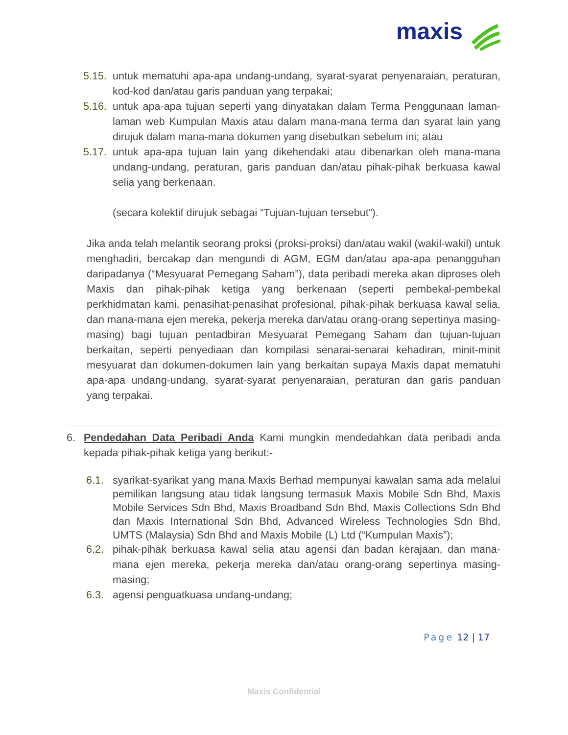maxis
5.15.
untuk mematuhi apa-apa undang-undang, syarat-syarat penyenaraian, peraturan, kod-kod dan/atau garis panduan yang terpakai;
5.16.
untuk apa-apa tujuan seperti yang dinyatakan dalam Terma Penggunaan laman-laman web Kumpulan Maxis atau dalam mana-mana terma dan syarat lain yang dirujuk dalam mana-mana dokumen yang disebutkan sebelum ini; atau
5.17.
untuk apa-apa tujuan lain yang dikehendaki atau dibenarkan oleh mana-mana undang-undang, peraturan, garis panduan dan/atau pihak-pihak berkuasa kawal selia yang berkenaan.
(secara kolektif dirujuk sebagai “Tujuan-tujuan tersebut”).
Jika anda telah melantik seorang proksi (proksi-proksi) dan/atau wakil (wakil-wakil) untuk menghadiri, bercakap dan mengundi di AGM, EGM dan/atau apa-apa penangguhan daripadanya (“Mesyuarat Pemegang Saham”), data peribadi mereka akan diproses oleh Maxis dan pihak-pihak ketiga yang berkenaan (seperti pembekal-pembekal perkhidmatan kami, penasihat-penasihat profesional, pihak-pihak berkuasa kawal selia, dan mana-mana ejen mereka, pekerja mereka dan/atau orang-orang sepertinya masing-masing) bagi tujuan pentadbiran Mesyuarat Pemegang Saham dan tujuan-tujuan berkaitan, seperti penyediaan dan kompilasi senarai-senarai kehadiran, minit-minit mesyuarat dan dokumen-dokumen lain yang berkaitan supaya Maxis dapat mematuhi apa-apa undang-undang, syarat-syarat penyenaraian, peraturan dan garis panduan yang terpakai.
6. Pendedahan Data Peribadi Anda Kami mungkin mendedahkan data peribadi anda kepada pihak-pihak ketiga yang berikut:-
6.1. syarikat-syarikat yang mana Maxis Berhad mempunyai kawalan sama ada melalui pemilikan langsung atau tidak langsung termasuk Maxis Mobile Sdn Bhd, Maxis Mobile Services Sdn Bhd, Maxis Broadband Sdn Bhd, Maxis Collections Sdn Bhd dan Maxis International Sdn Bhd, Advanced Wireless Technologies Sdn Bhd, UMTS (Malaysia) Sdn Bhd and Maxis Mobile (L) Ltd (“Kumpulan Maxis”);
6.2. pihak-pihak berkuasa kawal selia atau agensi dan badan kerajaan, dan mana-mana ejen mereka, pekerja mereka dan/atau orang-orang sepertinya masing-masing;
6.3. agensi penguatkuasa undang-undang;
Page 12 | 17
Maxis Confidential